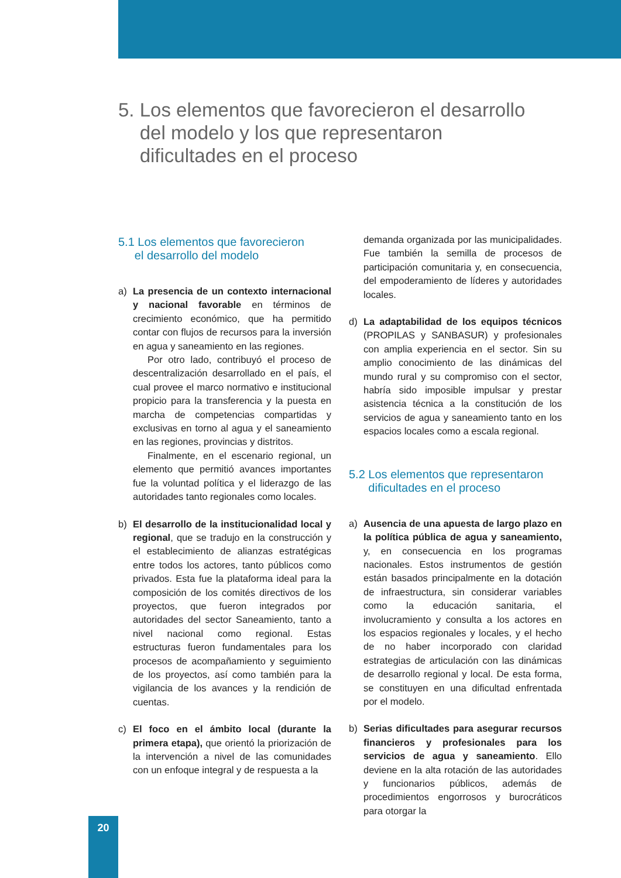5. Los elementos que favorecieron el desarrollo
del modelo y los que representaron
dificultades en el proceso
5.1 Los elementos que favorecieron
el desarrollo del modelo
a) La presencia de un contexto internacional y nacional favorable en términos de crecimiento económico, que ha permitido contar con flujos de recursos para la inversión en agua y saneamiento en las regiones.
Por otro lado, contribuyó el proceso de descentralización desarrollado en el país, el cual provee el marco normativo e institucional propicio para la transferencia y la puesta en marcha de competencias compartidas y exclusivas en torno al agua y el saneamiento en las regiones, provincias y distritos.
Finalmente, en el escenario regional, un elemento que permitió avances importantes fue la voluntad política y el liderazgo de las autoridades tanto regionales como locales.
b) El desarrollo de la institucionalidad local y regional, que se tradujo en la construcción y el establecimiento de alianzas estratégicas entre todos los actores, tanto públicos como privados. Esta fue la plataforma ideal para la composición de los comités directivos de los proyectos, que fueron integrados por autoridades del sector Saneamiento, tanto a nivel nacional como regional. Estas estructuras fueron fundamentales para los procesos de acompañamiento y seguimiento de los proyectos, así como también para la vigilancia de los avances y la rendición de cuentas.
c) El foco en el ámbito local (durante la primera etapa), que orientó la priorización de la intervención a nivel de las comunidades con un enfoque integral y de respuesta a la
demanda organizada por las municipalidades. Fue también la semilla de procesos de participación comunitaria y, en consecuencia, del empoderamiento de líderes y autoridades locales.
d) La adaptabilidad de los equipos técnicos (PROPILAS y SANBASUR) y profesionales con amplia experiencia en el sector. Sin su amplio conocimiento de las dinámicas del mundo rural y su compromiso con el sector, habría sido imposible impulsar y prestar asistencia técnica a la constitución de los servicios de agua y saneamiento tanto en los espacios locales como a escala regional.
5.2 Los elementos que representaron
dificultades en el proceso
a) Ausencia de una apuesta de largo plazo en la política pública de agua y saneamiento, y, en consecuencia en los programas nacionales. Estos instrumentos de gestión están basados principalmente en la dotación de infraestructura, sin considerar variables como la educación sanitaria, el involucramiento y consulta a los actores en los espacios regionales y locales, y el hecho de no haber incorporado con claridad estrategias de articulación con las dinámicas de desarrollo regional y local. De esta forma, se constituyen en una dificultad enfrentada por el modelo.
b) Serias dificultades para asegurar recursos financieros y profesionales para los servicios de agua y saneamiento. Ello deviene en la alta rotación de las autoridades y funcionarios públicos, además de procedimientos engorrosos y burocráticos para otorgar la
20